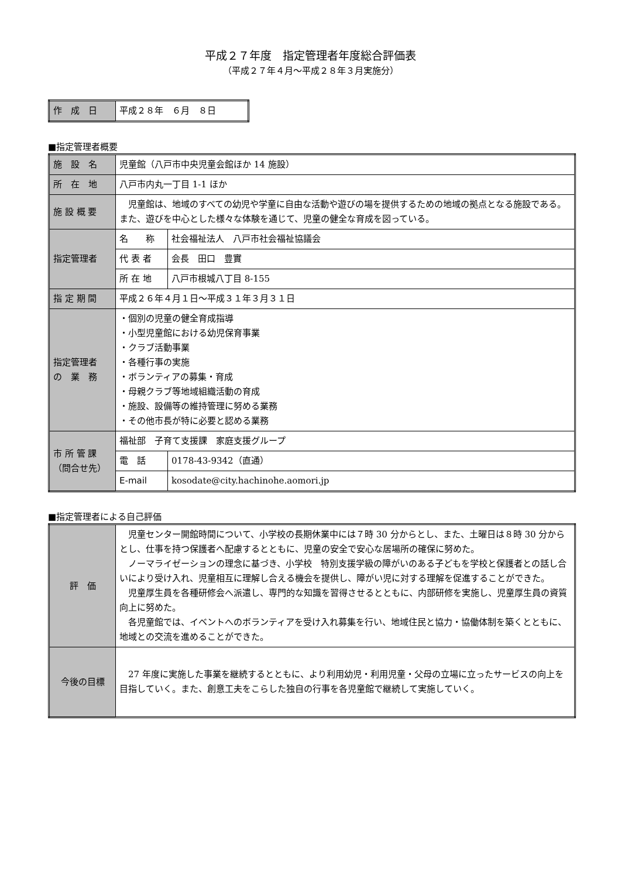平成２７年度　指定管理者年度総合評価表
（平成２７年４月～平成２８年３月実施分）
| 作 成 日 | 平成２８年 ６月 ８日 |
■指定管理者概要
| 施 設 名 | 児童館（八戸市中央児童会館ほか 14 施設） | |
| 所 在 地 | 八戸市内丸一丁目 1-1 ほか | |
| 施 設 概 要 | 児童館は、地域のすべての幼児や学童に自由な活動や遊びの場を提供するための地域の拠点となる施設である。また、遊びを中心とした様々な体験を通じて、児童の健全な育成を図っている。 | |
| 指定管理者 | 名 称 | 社会福祉法人 八戸市社会福祉協議会 |
| | 代 表 者 | 会長 田口 豊實 |
| | 所 在 地 | 八戸市根城八丁目 8-155 |
| 指 定 期 間 | 平成２６年４月１日～平成３１年３月３１日 | |
| 指定管理者 の 業 務 | ・個別の児童の健全育成指導 ・小型児童館における幼児保育事業 ・クラブ活動事業 ・各種行事の実施 ・ボランティアの募集・育成 ・母親クラブ等地域組織活動の育成 ・施設、設備等の維持管理に努める業務 ・その他市長が特に必要と認める業務 | |
| 市 所 管 課 （問合せ先） | 福祉部 子育て支援課 家庭支援グループ | |
| | 電 話 | 0178-43-9342（直通） |
| | E-mail | kosodate@city.hachinohe.aomori.jp |
■指定管理者による自己評価
| 評 価 | 児童センター開館時間について、小学校の長期休業中には７時 30 分からとし、また、土曜日は８時 30 分からとし、仕事を持つ保護者へ配慮するとともに、児童の安全で安心な居場所の確保に努めた。 ノーマライゼーションの理念に基づき、小学校 特別支援学級の障がいのある子どもを学校と保護者との話し合いにより受け入れ、児童相互に理解し合える機会を提供し、障がい児に対する理解を促進することができた。 児童厚生員を各種研修会へ派遣し、専門的な知識を習得させるとともに、内部研修を実施し、児童厚生員の資質向上に努めた。 各児童館では、イベントへのボランティアを受け入れ募集を行い、地域住民と協力・協働体制を築くとともに、地域との交流を進めることができた。 |
| 今後の目標 | 27 年度に実施した事業を継続するとともに、より利用幼児・利用児童・父母の立場に立ったサービスの向上を目指していく。また、創意工夫をこらした独自の行事を各児童館で継続して実施していく。 |